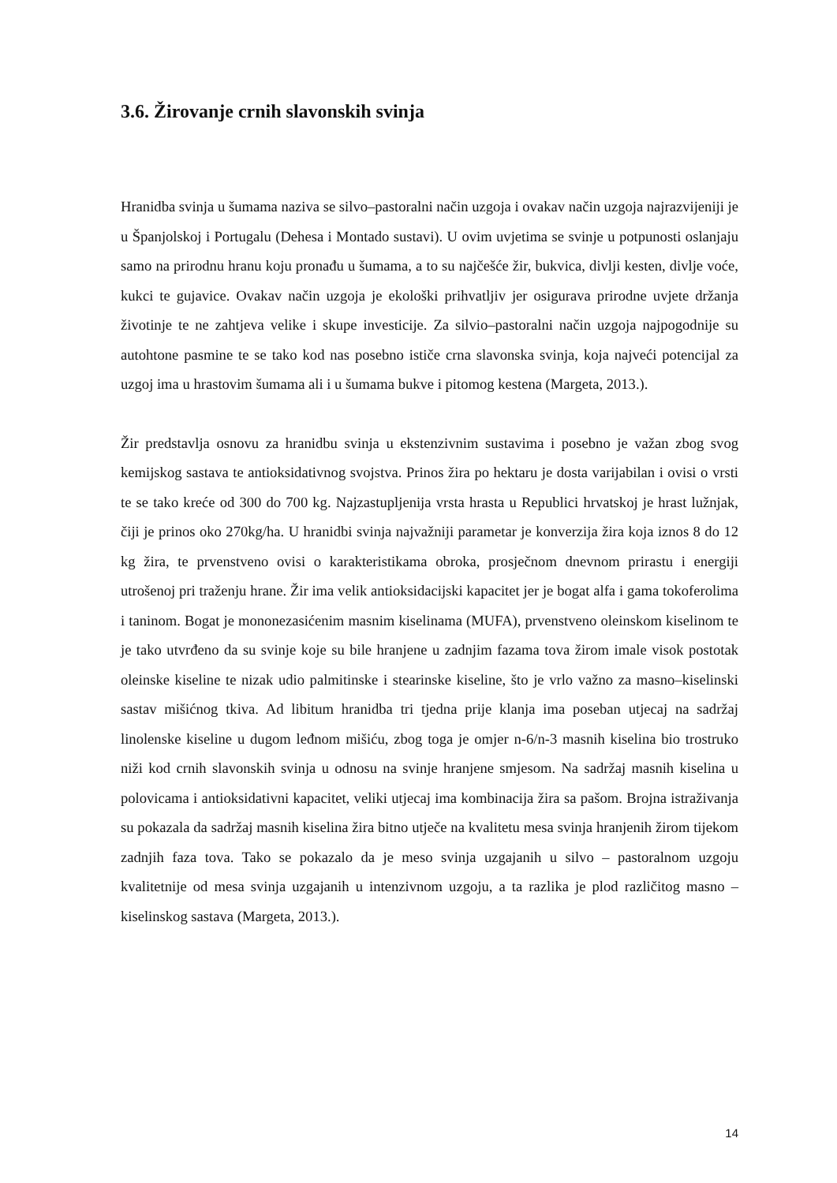3.6. Žirovanje crnih slavonskih svinja
Hranidba svinja u šumama naziva se silvo–pastoralni način uzgoja i ovakav način uzgoja najrazvijeniji je u Španjolskoj i Portugalu (Dehesa i Montado sustavi). U ovim uvjetima se svinje u potpunosti oslanjaju samo na prirodnu hranu koju pronađu u šumama, a to su najčešće žir, bukvica, divlji kesten, divlje voće, kukci te gujavice. Ovakav način uzgoja je ekološki prihvatljiv jer osigurava prirodne uvjete držanja životinje te ne zahtjeva velike i skupe investicije. Za silvio–pastoralni način uzgoja najpogodnije su autohtone pasmine te se tako kod nas posebno ističe crna slavonska svinja, koja najveći potencijal za uzgoj ima u hrastovim šumama ali i u šumama bukve i pitomog kestena (Margeta, 2013.).
Žir predstavlja osnovu za hranidbu svinja u ekstenzivnim sustavima i posebno je važan zbog svog kemijskog sastava te antioksidativnog svojstva. Prinos žira po hektaru je dosta varijabilan i ovisi o vrsti te se tako kreće od 300 do 700 kg. Najzastupljenija vrsta hrasta u Republici hrvatskoj je hrast lužnjak, čiji je prinos oko 270kg/ha. U hranidbi svinja najvažniji parametar je konverzija žira koja iznos 8 do 12 kg žira, te prvenstveno ovisi o karakteristikama obroka, prosječnom dnevnom prirastu i energiji utrošenoj pri traženju hrane. Žir ima velik antioksidacijski kapacitet jer je bogat alfa i gama tokoferolima i taninom. Bogat je mononezasićenim masnim kiselinama (MUFA), prvenstveno oleinskom kiselinom te je tako utvrđeno da su svinje koje su bile hranjene u zadnjim fazama tova žirom imale visok postotak oleinske kiseline te nizak udio palmitinske i stearinske kiseline, što je vrlo važno za masno–kiselinski sastav mišićnog tkiva. Ad libitum hranidba tri tjedna prije klanja ima poseban utjecaj na sadržaj linolenske kiseline u dugom leđnom mišiću, zbog toga je omjer n-6/n-3 masnih kiselina bio trostruko niži kod crnih slavonskih svinja u odnosu na svinje hranjene smjesom. Na sadržaj masnih kiselina u polovicama i antioksidativni kapacitet, veliki utjecaj ima kombinacija žira sa pašom. Brojna istraživanja su pokazala da sadržaj masnih kiselina žira bitno utječe na kvalitetu mesa svinja hranjenih žirom tijekom zadnjih faza tova. Tako se pokazalo da je meso svinja uzgajanih u silvo – pastoralnom uzgoju kvalitetnije od mesa svinja uzgajanih u intenzivnom uzgoju, a ta razlika je plod različitog masno – kiselinskog sastava (Margeta, 2013.).
14